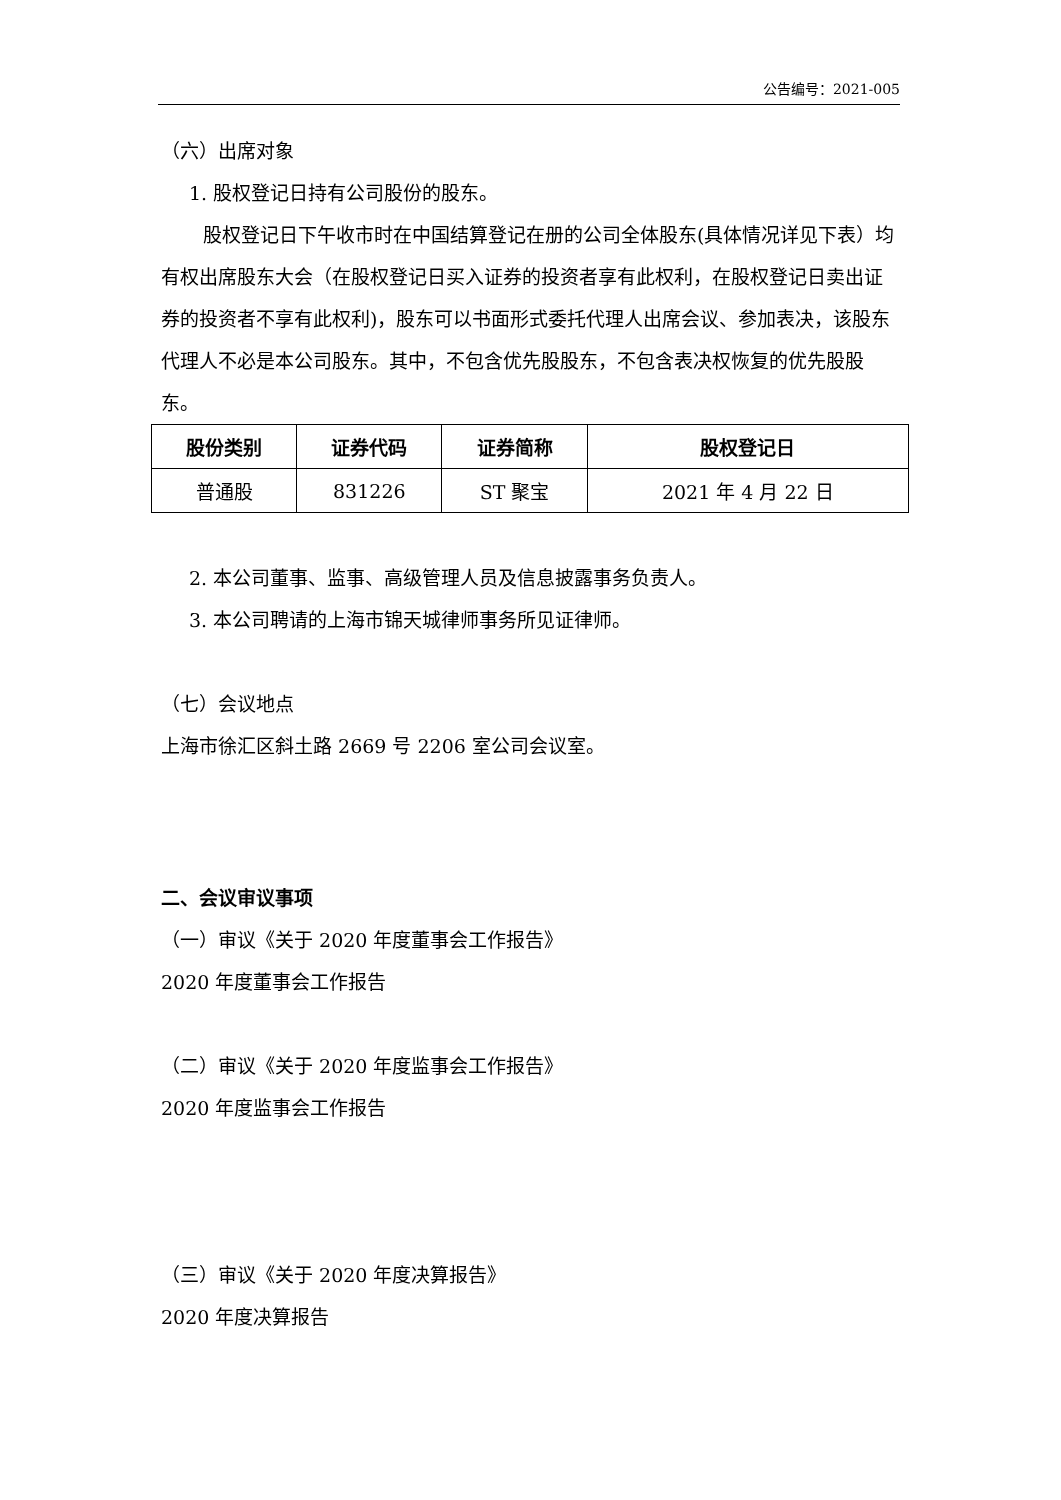公告编号：2021-005
（六）出席对象
1. 股权登记日持有公司股份的股东。
股权登记日下午收市时在中国结算登记在册的公司全体股东(具体情况详见下表）均有权出席股东大会（在股权登记日买入证券的投资者享有此权利，在股权登记日卖出证券的投资者不享有此权利)，股东可以书面形式委托代理人出席会议、参加表决，该股东代理人不必是本公司股东。其中，不包含优先股股东，不包含表决权恢复的优先股股东。
| 股份类别 | 证券代码 | 证券简称 | 股权登记日 |
| --- | --- | --- | --- |
| 普通股 | 831226 | ST 聚宝 | 2021 年 4 月 22 日 |
2. 本公司董事、监事、高级管理人员及信息披露事务负责人。
3. 本公司聘请的上海市锦天城律师事务所见证律师。
（七）会议地点
上海市徐汇区斜土路 2669 号 2206 室公司会议室。
二、会议审议事项
（一）审议《关于 2020 年度董事会工作报告》
2020 年度董事会工作报告
（二）审议《关于 2020 年度监事会工作报告》
2020 年度监事会工作报告
（三）审议《关于 2020 年度决算报告》
2020 年度决算报告